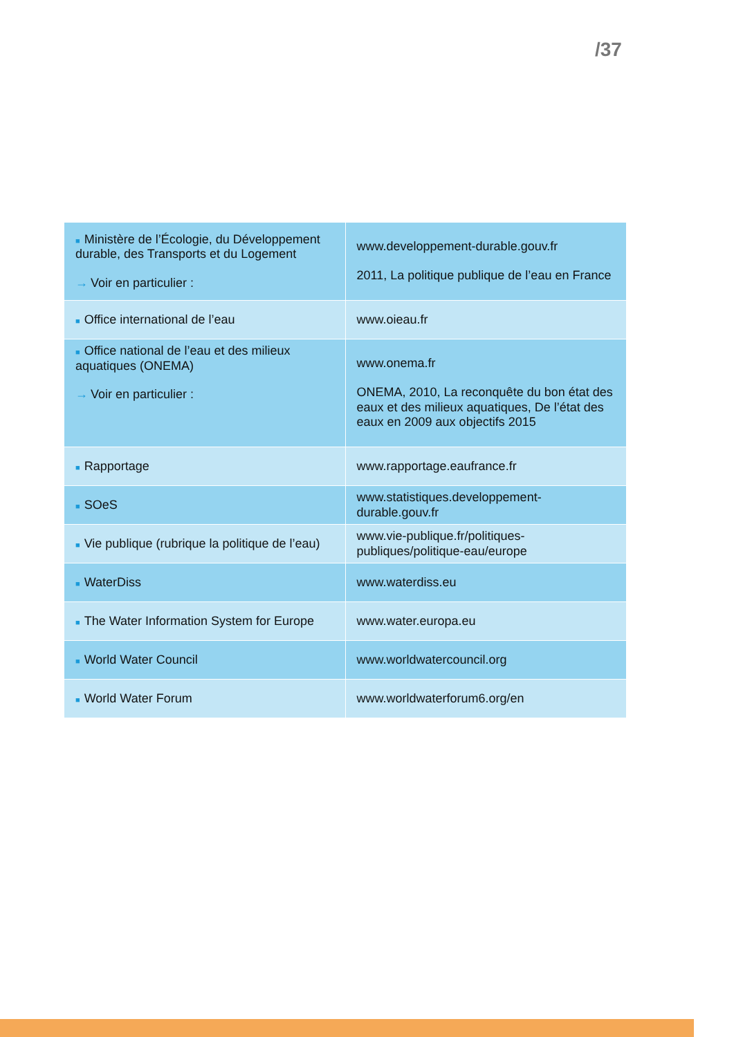/37
| ■ Ministère de l’Écologie, du Développement durable, des Transports et du Logement → Voir en particulier : | www.developpement-durable.gouv.fr 2011, La politique publique de l’eau en France |
| ■ Office international de l’eau | www.oieau.fr |
| ■ Office national de l’eau et des milieux aquatiques (ONEMA) → Voir en particulier : | www.onema.fr ONEMA, 2010, La reconquête du bon état des eaux et des milieux aquatiques, De l’état des eaux en 2009 aux objectifs 2015 |
| ■ Rapportage | www.rapportage.eaufrance.fr |
| ■ SOeS | www.statistiques.developpement-durable.gouv.fr |
| ■ Vie publique (rubrique la politique de l’eau) | www.vie-publique.fr/politiques-publiques/politique-eau/europe |
| ■ WaterDiss | www.waterdiss.eu |
| ■ The Water Information System for Europe | www.water.europa.eu |
| ■ World Water Council | www.worldwatercouncil.org |
| ■ World Water Forum | www.worldwaterforum6.org/en |